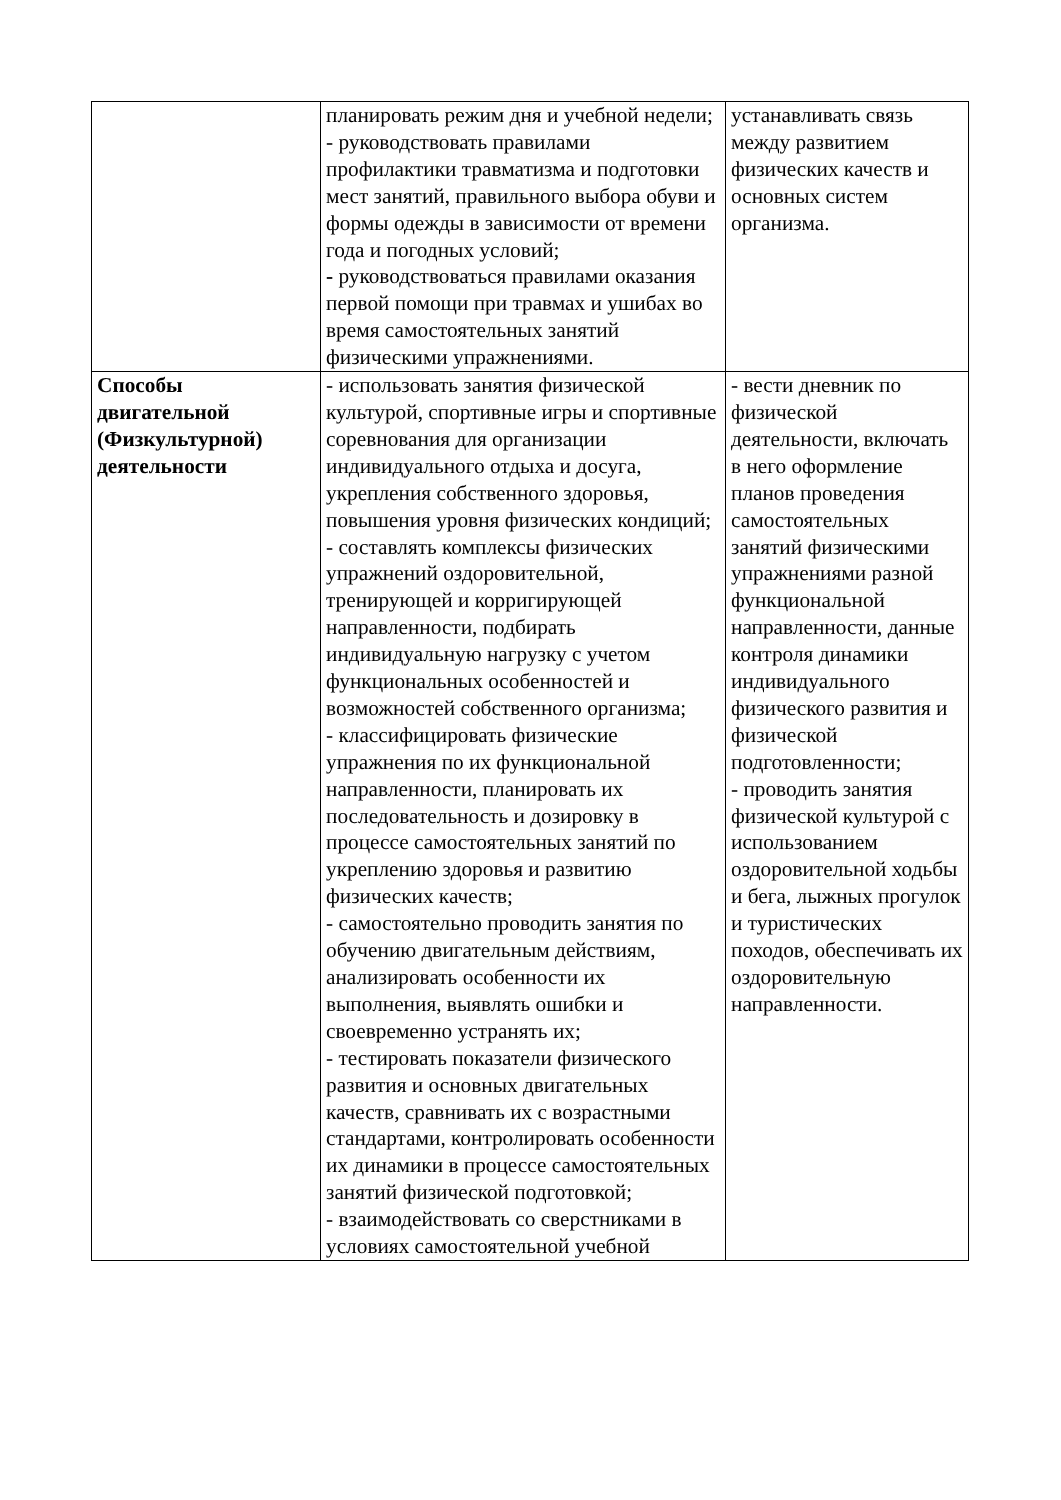| | планировать режим дня и учебной недели; - руководствовать правилами профилактики травматизма и подготовки мест занятий, правильного выбора обуви и формы одежды в зависимости от времени года и погодных условий; - руководствоваться правилами оказания первой помощи при травмах и ушибах во время самостоятельных занятий физическими упражнениями. | устанавливать связь между развитием физических качеств и основных систем организма. |
| Способы двигательной (Физкультурной) деятельности | - использовать занятия физической культурой, спортивные игры и спортивные соревнования для организации индивидуального отдыха и досуга, укрепления собственного здоровья, повышения уровня физических кондиций; - составлять комплексы физических упражнений оздоровительной, тренирующей и корригирующей направленности, подбирать индивидуальную нагрузку с учетом функциональных особенностей и возможностей собственного организма; - классифицировать физические упражнения по их функциональной направленности, планировать их последовательность и дозировку в процессе самостоятельных занятий по укреплению здоровья и развитию физических качеств; - самостоятельно проводить занятия по обучению двигательным действиям, анализировать особенности их выполнения, выявлять ошибки и своевременно устранять их; - тестировать показатели физического развития и основных двигательных качеств, сравнивать их с возрастными стандартами, контролировать особенности их динамики в процессе самостоятельных занятий физической подготовкой; - взаимодействовать со сверстниками в условиях самостоятельной учебной | - вести дневник по физической деятельности, включать в него оформление планов проведения самостоятельных занятий физическими упражнениями разной функциональной направленности, данные контроля динамики индивидуального физического развития и физической подготовленности; - проводить занятия физической культурой с использованием оздоровительной ходьбы и бега, лыжных прогулок и туристических походов, обеспечивать их оздоровительную направленности. |